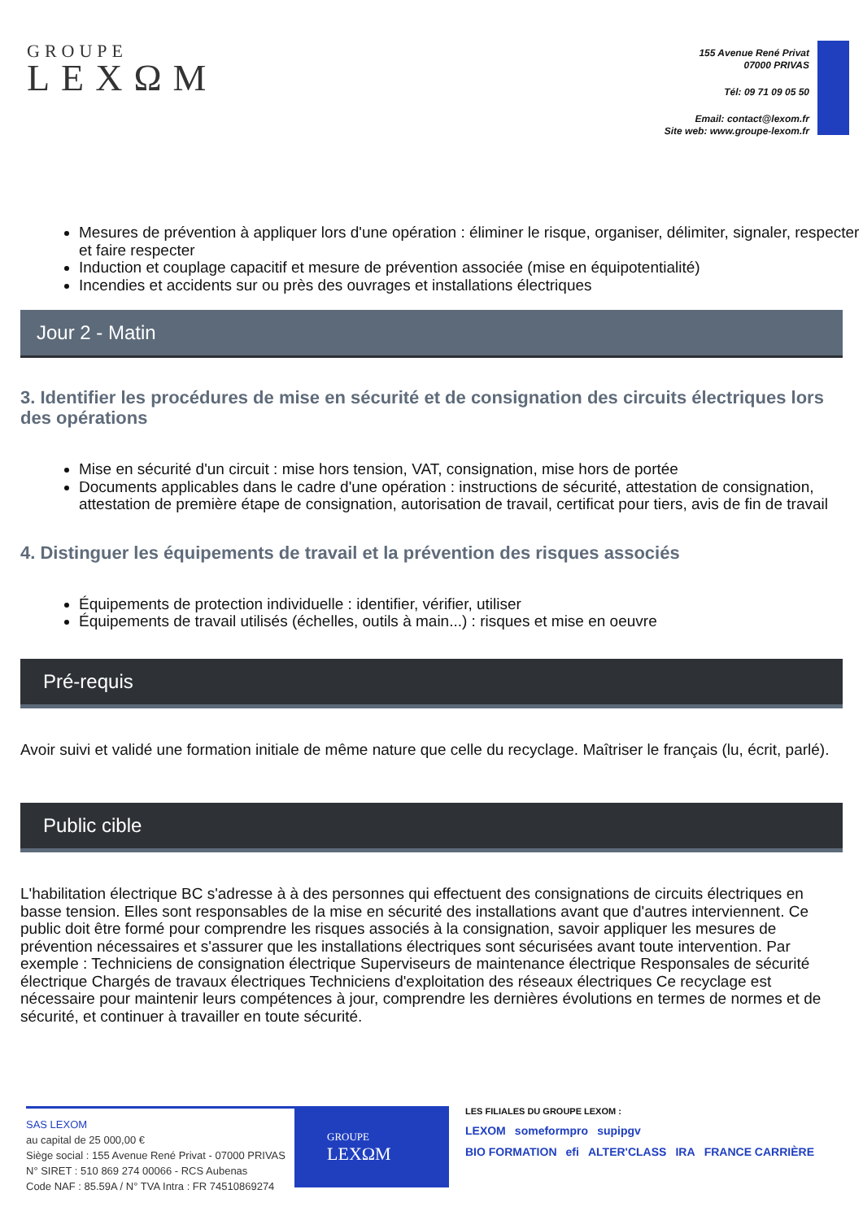GROUPE
LEXΩM
155 Avenue René Privat
07000 PRIVAS
Tél: 09 71 09 05 50
Email: contact@lexom.fr
Site web: www.groupe-lexom.fr
Mesures de prévention à appliquer lors d'une opération : éliminer le risque, organiser, délimiter, signaler, respecter et faire respecter
Induction et couplage capacitif et mesure de prévention associée (mise en équipotentialité)
Incendies et accidents sur ou près des ouvrages et installations électriques
Jour 2 - Matin
3. Identifier les procédures de mise en sécurité et de consignation des circuits électriques lors des opérations
Mise en sécurité d'un circuit : mise hors tension, VAT, consignation, mise hors de portée
Documents applicables dans le cadre d'une opération : instructions de sécurité, attestation de consignation, attestation de première étape de consignation, autorisation de travail, certificat pour tiers, avis de fin de travail
4. Distinguer les équipements de travail et la prévention des risques associés
Équipements de protection individuelle : identifier, vérifier, utiliser
Équipements de travail utilisés (échelles, outils à main...) : risques et mise en oeuvre
Pré-requis
Avoir suivi et validé une formation initiale de même nature que celle du recyclage. Maîtriser le français (lu, écrit, parlé).
Public cible
L'habilitation électrique BC s'adresse à à des personnes qui effectuent des consignations de circuits électriques en basse tension. Elles sont responsables de la mise en sécurité des installations avant que d'autres interviennent. Ce public doit être formé pour comprendre les risques associés à la consignation, savoir appliquer les mesures de prévention nécessaires et s'assurer que les installations électriques sont sécurisées avant toute intervention. Par exemple : Techniciens de consignation électrique Superviseurs de maintenance électrique Responsales de sécurité électrique Chargés de travaux électriques Techniciens d'exploitation des réseaux électriques Ce recyclage est nécessaire pour maintenir leurs compétences à jour, comprendre les dernières évolutions en termes de normes et de sécurité, et continuer à travailler en toute sécurité.
SAS LEXOM
au capital de 25 000,00 €
Siège social : 155 Avenue René Privat - 07000 PRIVAS
N° SIRET : 510 869 274 00066 - RCS Aubenas
Code NAF : 85.59A / N° TVA Intra : FR 74510869274
GROUPE
LEXΩM
LES FILIALES DU GROUPE LEXOM :
LEXOM someformpro supipgv
BIO FORMATION efi ALTER'CLASS IRA FRANCE CARRIÈRE